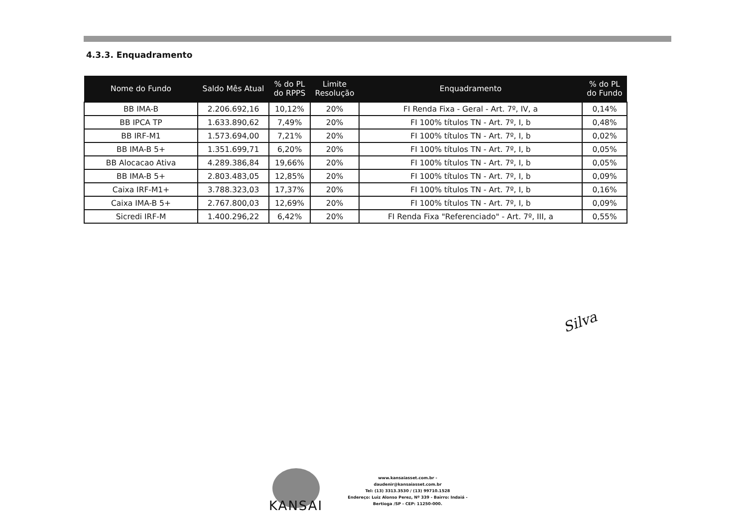4.3.3. Enquadramento
| Nome do Fundo | Saldo Mês Atual | % do PL do RPPS | Limite Resolução | Enquadramento | % do PL do Fundo |
| --- | --- | --- | --- | --- | --- |
| BB IMA-B | 2.206.692,16 | 10,12% | 20% | FI Renda Fixa - Geral - Art. 7º, IV, a | 0,14% |
| BB IPCA TP | 1.633.890,62 | 7,49% | 20% | FI 100% títulos TN - Art. 7º, I, b | 0,48% |
| BB IRF-M1 | 1.573.694,00 | 7,21% | 20% | FI 100% títulos TN - Art. 7º, I, b | 0,02% |
| BB IMA-B 5+ | 1.351.699,71 | 6,20% | 20% | FI 100% títulos TN - Art. 7º, I, b | 0,05% |
| BB Alocacao Ativa | 4.289.386,84 | 19,66% | 20% | FI 100% títulos TN - Art. 7º, I, b | 0,05% |
| BB IMA-B 5+ | 2.803.483,05 | 12,85% | 20% | FI 100% títulos TN - Art. 7º, I, b | 0,09% |
| Caixa IRF-M1+ | 3.788.323,03 | 17,37% | 20% | FI 100% títulos TN - Art. 7º, I, b | 0,16% |
| Caixa IMA-B 5+ | 2.767.800,03 | 12,69% | 20% | FI 100% títulos TN - Art. 7º, I, b | 0,09% |
| Sicredi IRF-M | 1.400.296,22 | 6,42% | 20% | FI Renda Fixa "Referenciado" - Art. 7º, III, a | 0,55% |
Silva
KANSAI
www.kansaiasset.com.br -
daudenir@kansaiasset.com.br
Tel: (13) 3313.3530 / (13) 99710.1528
Endereço: Luiz Alonso Perez, Nº 339 - Bairro: Indaiá -
Bertioga /SP - CEP: 11250-000.